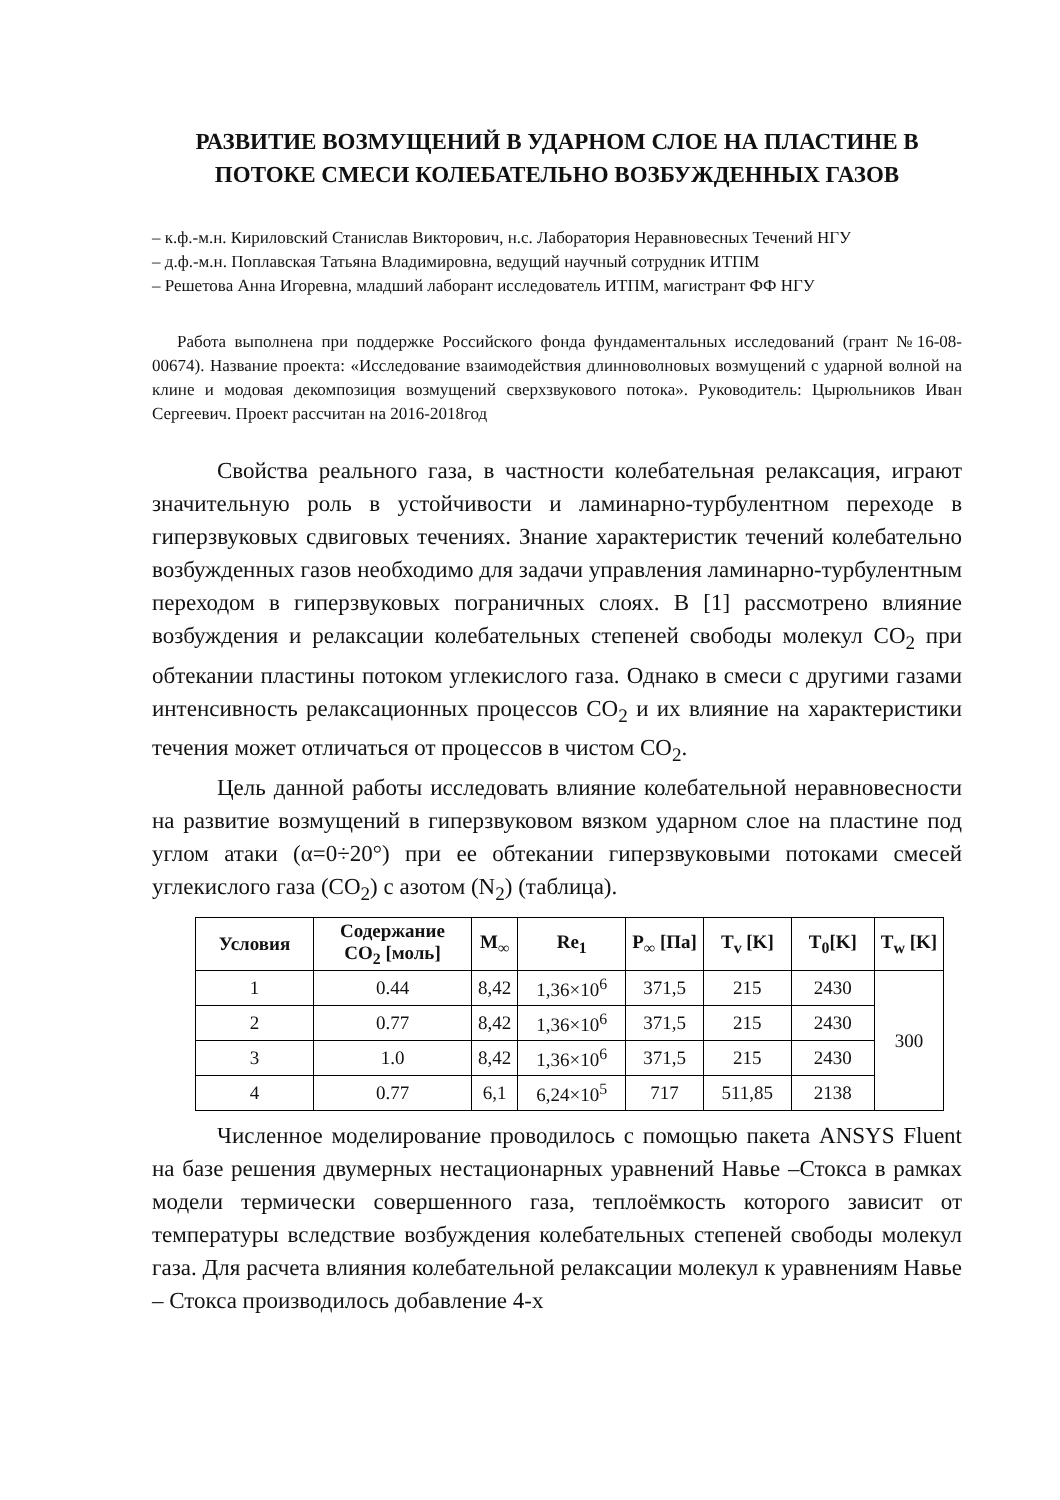РАЗВИТИЕ ВОЗМУЩЕНИЙ В УДАРНОМ СЛОЕ НА ПЛАСТИНЕ В ПОТОКЕ СМЕСИ КОЛЕБАТЕЛЬНО ВОЗБУЖДЕННЫХ ГАЗОВ
– к.ф.-м.н. Кириловский Станислав Викторович, н.с. Лаборатория Неравновесных Течений НГУ
– д.ф.-м.н. Поплавская Татьяна Владимировна, ведущий научный сотрудник ИТПМ
– Решетова Анна Игоревна, младший лаборант исследователь ИТПМ, магистрант ФФ НГУ
Работа выполнена при поддержке Российского фонда фундаментальных исследований (грант №16-08-00674). Название проекта: «Исследование взаимодействия длинноволновых возмущений с ударной волной на клине и модовая декомпозиция возмущений сверхзвукового потока». Руководитель: Цырюльников Иван Сергеевич. Проект рассчитан на 2016-2018год
Свойства реального газа, в частности колебательная релаксация, играют значительную роль в устойчивости и ламинарно-турбулентном переходе в гиперзвуковых сдвиговых течениях. Знание характеристик течений колебательно возбужденных газов необходимо для задачи управления ламинарно-турбулентным переходом в гиперзвуковых пограничных слоях. В [1] рассмотрено влияние возбуждения и релаксации колебательных степеней свободы молекул CO<sub>2</sub> при обтекании пластины потоком углекислого газа. Однако в смеси с другими газами интенсивность релаксационных процессов CO<sub>2</sub> и их влияние на характеристики течения может отличаться от процессов в чистом CO<sub>2</sub>.
Цель данной работы исследовать влияние колебательной неравновесности на развитие возмущений в гиперзвуковом вязком ударном слое на пластине под углом атаки (α=0÷20°) при ее обтекании гиперзвуковыми потоками смесей углекислого газа (CO<sub>2</sub>) с азотом (N<sub>2</sub>) (таблица).
| Условия | Содержание CO<sub>2</sub> [моль] | M<sub>∞</sub> | Re<sub>1</sub> | P<sub>∞</sub> [Па] | T<sub>v</sub> [K] | T<sub>0</sub>[K] | T<sub>w</sub> [K] |
| --- | --- | --- | --- | --- | --- | --- | --- |
| 1 | 0.44 | 8,42 | 1,36×10<sup>6</sup> | 371,5 | 215 | 2430 | 300 |
| 2 | 0.77 | 8,42 | 1,36×10<sup>6</sup> | 371,5 | 215 | 2430 | |
| 3 | 1.0 | 8,42 | 1,36×10<sup>6</sup> | 371,5 | 215 | 2430 | |
| 4 | 0.77 | 6,1 | 6,24×10<sup>5</sup> | 717 | 511,85 | 2138 | |
Численное моделирование проводилось с помощью пакета ANSYS Fluent на базе решения двумерных нестационарных уравнений Навье –Стокса в рамках модели термически совершенного газа, теплоёмкость которого зависит от температуры вследствие возбуждения колебательных степеней свободы молекул газа. Для расчета влияния колебательной релаксации молекул к уравнениям Навье – Стокса производилось добавление 4-х